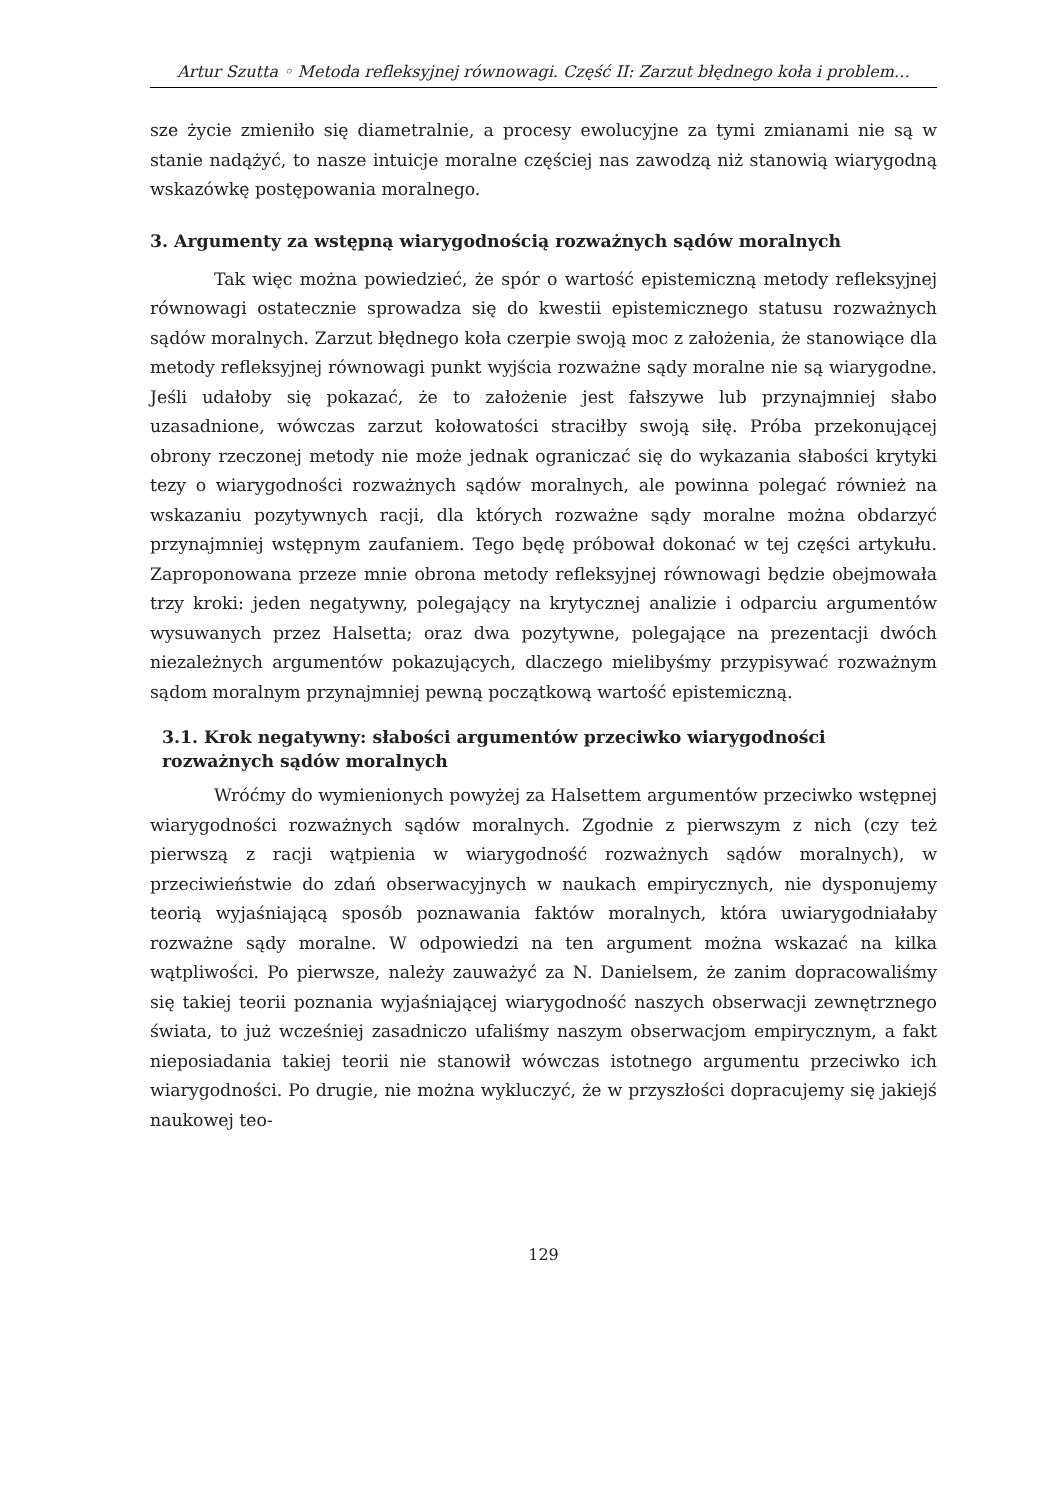Artur Szutta ◦ Metoda refleksyjnej równowagi. Część II: Zarzut błędnego koła i problem…
sze życie zmieniło się diametralnie, a procesy ewolucyjne za tymi zmianami nie są w stanie nadążyć, to nasze intuicje moralne częściej nas zawodzą niż stanowią wiarygodną wskazówkę postępowania moralnego.
3. Argumenty za wstępną wiarygodnością rozważnych sądów moralnych
Tak więc można powiedzieć, że spór o wartość epistemiczną metody refleksyjnej równowagi ostatecznie sprowadza się do kwestii epistemicznego statusu rozważnych sądów moralnych. Zarzut błędnego koła czerpie swoją moc z założenia, że stanowiące dla metody refleksyjnej równowagi punkt wyjścia rozważne sądy moralne nie są wiarygodne. Jeśli udałoby się pokazać, że to założenie jest fałszywe lub przynajmniej słabo uzasadnione, wówczas zarzut kołowatości straciłby swoją siłę. Próba przekonującej obrony rzeczonej metody nie może jednak ograniczać się do wykazania słabości krytyki tezy o wiarygodności rozważnych sądów moralnych, ale powinna polegać również na wskazaniu pozytywnych racji, dla których rozważne sądy moralne można obdarzyć przynajmniej wstępnym zaufaniem. Tego będę próbował dokonać w tej części artykułu. Zaproponowana przeze mnie obrona metody refleksyjnej równowagi będzie obejmowała trzy kroki: jeden negatywny, polegający na krytycznej analizie i odparciu argumentów wysuwanych przez Halsetta; oraz dwa pozytywne, polegające na prezentacji dwóch niezależnych argumentów pokazujących, dlaczego mielibyśmy przypisywać rozważnym sądom moralnym przynajmniej pewną początkową wartość epistemiczną.
3.1. Krok negatywny: słabości argumentów przeciwko wiarygodności rozważnych sądów moralnych
Wróćmy do wymienionych powyżej za Halsettem argumentów przeciwko wstępnej wiarygodności rozważnych sądów moralnych. Zgodnie z pierwszym z nich (czy też pierwszą z racji wątpienia w wiarygodność rozważnych sądów moralnych), w przeciwieństwie do zdań obserwacyjnych w naukach empirycznych, nie dysponujemy teorią wyjaśniającą sposób poznawania faktów moralnych, która uwiarygodniałaby rozważne sądy moralne. W odpowiedzi na ten argument można wskazać na kilka wątpliwości. Po pierwsze, należy zauważyć za N. Danielsem, że zanim dopracowaliśmy się takiej teorii poznania wyjaśniającej wiarygodność naszych obserwacji zewnętrznego świata, to już wcześniej zasadniczo ufaliśmy naszym obserwacjom empirycznym, a fakt nieposiadania takiej teorii nie stanowił wówczas istotnego argumentu przeciwko ich wiarygodności. Po drugie, nie można wykluczyć, że w przyszłości dopracujemy się jakiejś naukowej teo-
129